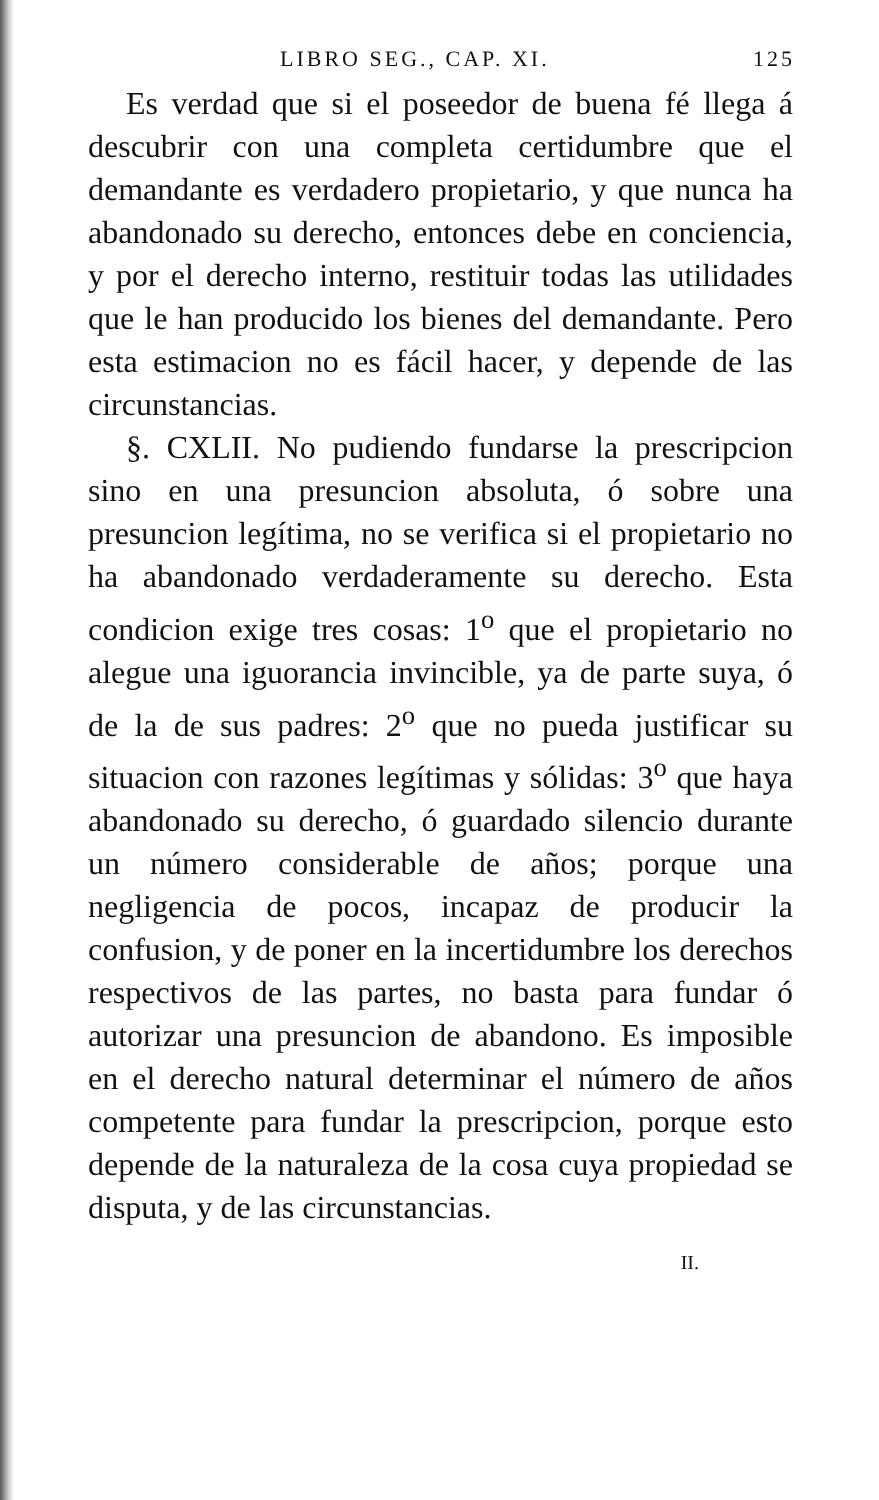LIBRO SEG., CAP. XI. 125
Es verdad que si el poseedor de buena fé llega á descubrir con una completa certidumbre que el demandante es verdadero propietario, y que nunca ha abandonado su derecho, entonces debe en conciencia, y por el derecho interno, restituir todas las utilidades que le han producido los bienes del demandante. Pero esta estimacion no es fácil hacer, y depende de las circunstancias.
§. CXLII. No pudiendo fundarse la prescripcion sino en una presuncion absoluta, ó sobre una presuncion legítima, no se verifica si el propietario no ha abandonado verdaderamente su derecho. Esta condicion exige tres cosas: 1<sup>o</sup> que el propietario no alegue una iguorancia invincible, ya de parte suya, ó de la de sus padres: 2<sup>o</sup> que no pueda justificar su situacion con razones legítimas y sólidas: 3<sup>o</sup> que haya abandonado su derecho, ó guardado silencio durante un número considerable de años; porque una negligencia de pocos, incapaz de producir la confusion, y de poner en la incertidumbre los derechos respectivos de las partes, no basta para fundar ó autorizar una presuncion de abandono. Es imposible en el derecho natural determinar el número de años competente para fundar la prescripcion, porque esto depende de la naturaleza de la cosa cuya propiedad se disputa, y de las circunstancias.
II.